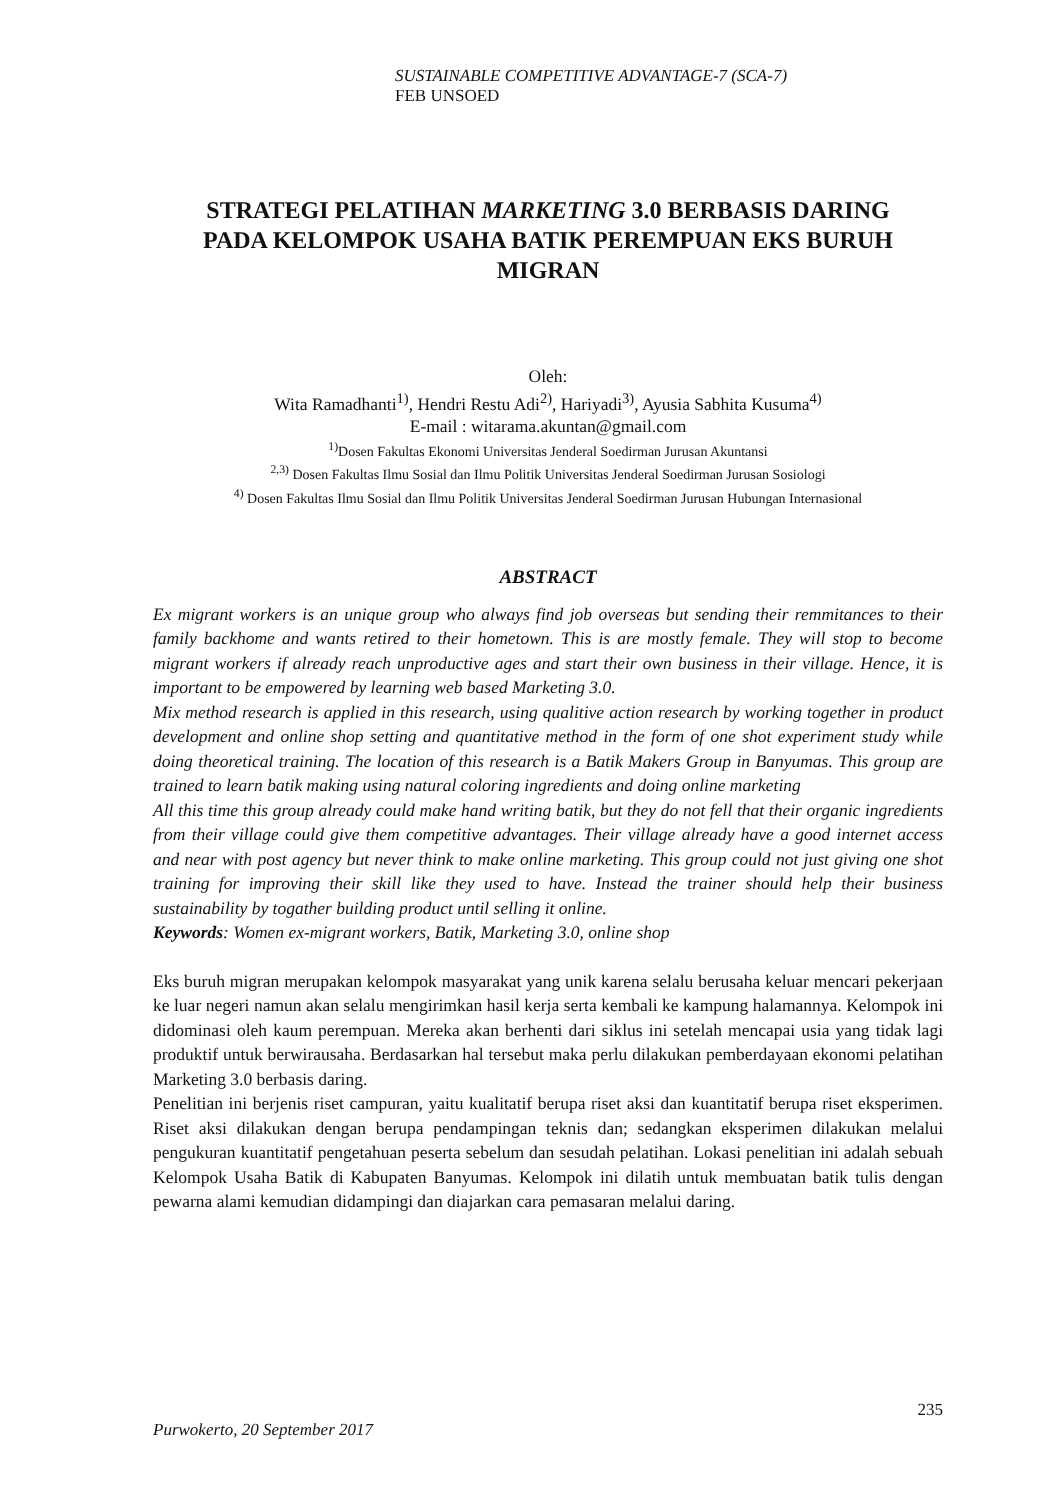SUSTAINABLE COMPETITIVE ADVANTAGE-7 (SCA-7)
FEB UNSOED
STRATEGI PELATIHAN MARKETING 3.0 BERBASIS DARING PADA KELOMPOK USAHA BATIK PEREMPUAN EKS BURUH MIGRAN
Oleh:
Wita Ramadhanti<sup>1)</sup>, Hendri Restu Adi<sup>2)</sup>, Hariyadi<sup>3)</sup>, Ayusia Sabhita Kusuma<sup>4)</sup>
E-mail : witarama.akuntan@gmail.com
<sup>1)</sup> Dosen Fakultas Ekonomi Universitas Jenderal Soedirman Jurusan Akuntansi
<sup>2,3)</sup> Dosen Fakultas Ilmu Sosial dan Ilmu Politik Universitas Jenderal Soedirman Jurusan Sosiologi
<sup>4)</sup> Dosen Fakultas Ilmu Sosial dan Ilmu Politik Universitas Jenderal Soedirman Jurusan Hubungan Internasional
ABSTRACT
Ex migrant workers is an unique group who always find job overseas but sending their remmitances to their family backhome and wants retired to their hometown. This is are mostly female. They will stop to become migrant workers if already reach unproductive ages and start their own business in their village. Hence, it is important to be empowered by learning web based Marketing 3.0.
Mix method research is applied in this research, using qualitive action research by working together in product development and online shop setting and quantitative method in the form of one shot experiment study while doing theoretical training. The location of this research is a Batik Makers Group in Banyumas. This group are trained to learn batik making using natural coloring ingredients and doing online marketing
All this time this group already could make hand writing batik, but they do not fell that their organic ingredients from their village could give them competitive advantages. Their village already have a good internet access and near with post agency but never think to make online marketing. This group could not just giving one shot training for improving their skill like they used to have. Instead the trainer should help their business sustainability by togather building product until selling it online.
Keywords: Women ex-migrant workers, Batik, Marketing 3.0, online shop
Eks buruh migran merupakan kelompok masyarakat yang unik karena selalu berusaha keluar mencari pekerjaan ke luar negeri namun akan selalu mengirimkan hasil kerja serta kembali ke kampung halamannya. Kelompok ini didominasi oleh kaum perempuan. Mereka akan berhenti dari siklus ini setelah mencapai usia yang tidak lagi produktif untuk berwirausaha. Berdasarkan hal tersebut maka perlu dilakukan pemberdayaan ekonomi pelatihan Marketing 3.0 berbasis daring.
Penelitian ini berjenis riset campuran, yaitu kualitatif berupa riset aksi dan kuantitatif berupa riset eksperimen. Riset aksi dilakukan dengan berupa pendampingan teknis dan; sedangkan eksperimen dilakukan melalui pengukuran kuantitatif pengetahuan peserta sebelum dan sesudah pelatihan. Lokasi penelitian ini adalah sebuah Kelompok Usaha Batik di Kabupaten Banyumas. Kelompok ini dilatih untuk membuatan batik tulis dengan pewarna alami kemudian didampingi dan diajarkan cara pemasaran melalui daring.
235
Purwokerto, 20 September 2017